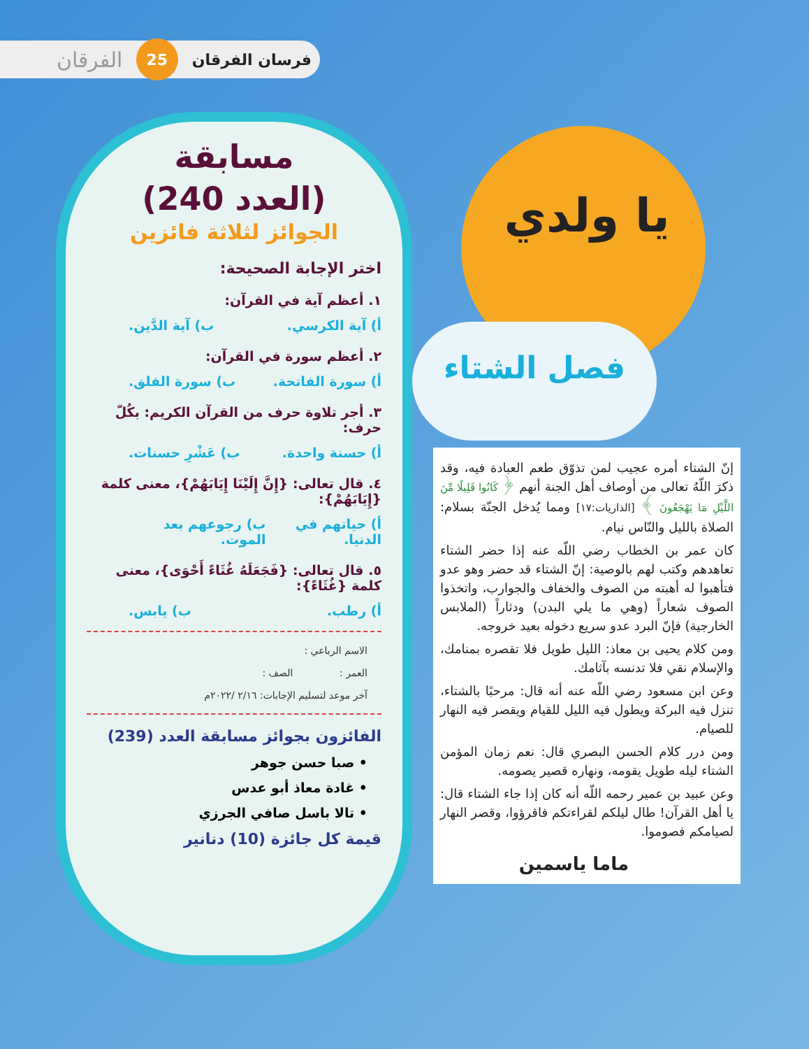فرسان الفرقان
25
الفرقان
مسابقة
(العدد 240)
الجوائز لثلاثة فائزين
اختر الإجابة الصحيحة:
١. أعظم آية في القرآن:
أ) آية الكرسي. ب) آية الدَّين.
٢. أعظم سورة في القرآن:
أ) سورة الفاتحة. ب) سورة الفلق.
٣. أجر تلاوة حرف من القرآن الكريم: بكُلّ حرف:
أ) حسنة واحدة. ب) عَشْرِ حسنات.
٤. قال تعالى: {إِنَّ إِلَيْنَا إِيَابَهُمْ}، معنى كلمة {إِيَابَهُمْ}:
أ) حياتهم في الدنيا. ب) رجوعهم بعد الموت.
٥. قال تعالى: {فَجَعَلَهُ غُثَاءً أَحْوَى}، معنى كلمة {غُثَاءً}:
أ) رطب. ب) يابس.
الاسم الرباعي :
العمر : الصف :
آخر موعد لتسليم الإجابات: ٢/١٦ /٢٠٢٢م
الفائزون بجوائز مسابقة العدد (239)
• صبا حسن جوهر
• غادة معاذ أبو عدس
• تالا باسل صافي الجرزي
قيمة كل جائزة (10) دنانير
يا ولدي
فصل الشتاء
إنّ الشتاء أمره عجيب لمن تذوّق طعم العبادة فيه، وقد ذكرَ اللّهُ تعالى من أوصاف أهل الجنة أنهم ﴿ كَانُوا قَلِيلًا مِّنَ اللَّيْلِ مَا يَهْجَعُونَ ﴾ [الذاريات:١٧] ومما يُدخل الجنّة بسلام: الصلاة بالليل والنّاس نيام.
كان عمر بن الخطاب رضي اللّه عنه إذا حضر الشتاء تعاهدهم وكتب لهم بالوصية: إنّ الشتاء قد حضر وهو عدو فتأهبوا له أهبته من الصوف والخفاف والجوارب، واتخذوا الصوف شعاراً (وهي ما يلي البدن) ودثاراً (الملابس الخارجية) فإنّ البرد عدو سريع دخوله بعيد خروجه.
ومن كلام يحيى بن معاذ: الليل طويل فلا تقصره بمنامك، والإسلام نقي فلا تدنسه بآثامك.
وعن ابن مسعود رضي اللّه عنه أنه قال: مرحبًا بالشتاء، تنزل فيه البركة ويطول فيه الليل للقيام ويقصر فيه النهار للصيام.
ومن درر كلام الحسن البصري قال: نعم زمان المؤمن الشتاء ليله طويل يقومه، ونهاره قصير يصومه.
وعن عبيد بن عمير رحمه اللّه أنه كان إذا جاء الشتاء قال: يا أهل القرآن! طال ليلكم لقراءتكم فاقرؤوا، وقصر النهار لصيامكم فصوموا.
ماما ياسمين